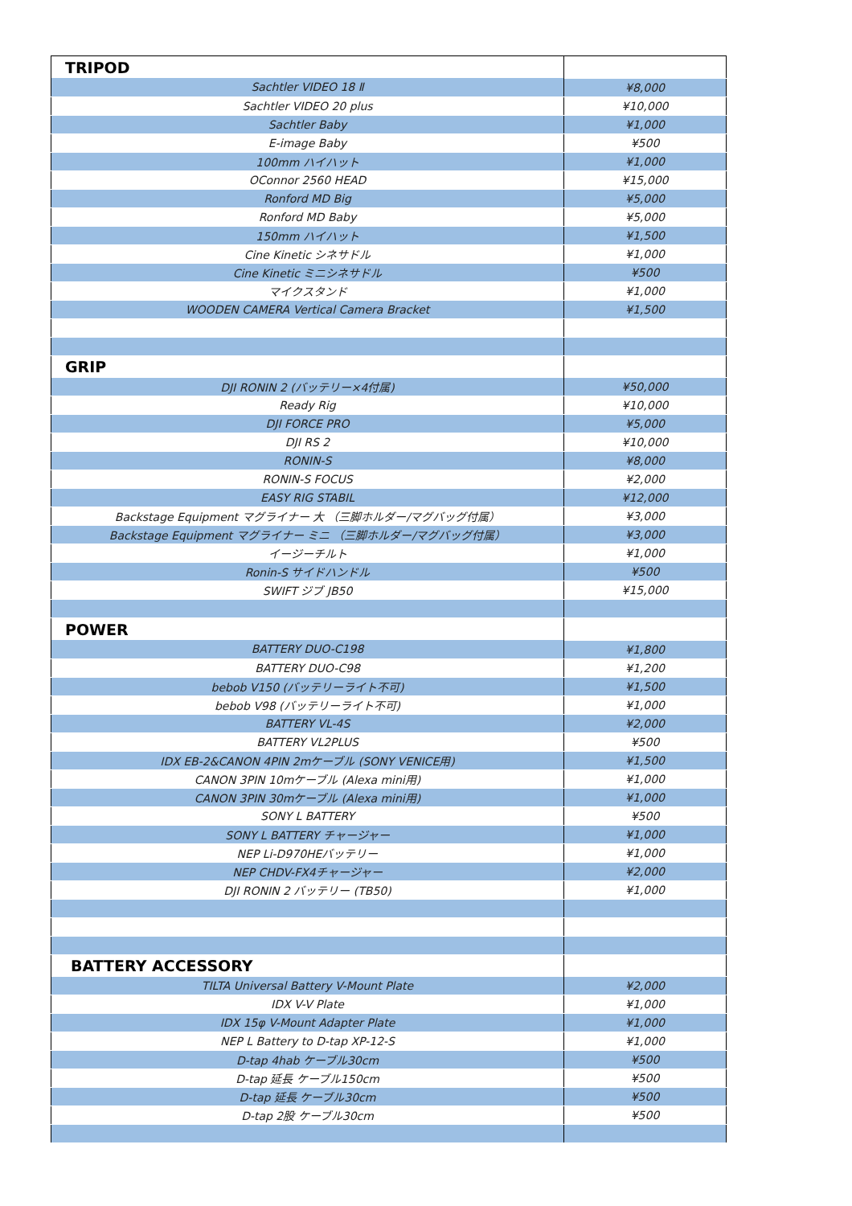| TRIPOD | |
| Sachtler VIDEO 18 Ⅱ | ¥8,000 |
| Sachtler VIDEO 20 plus | ¥10,000 |
| Sachtler Baby | ¥1,000 |
| E-image Baby | ¥500 |
| 100mm ハイハット | ¥1,000 |
| OConnor 2560 HEAD | ¥15,000 |
| Ronford MD Big | ¥5,000 |
| Ronford MD Baby | ¥5,000 |
| 150mm ハイハット | ¥1,500 |
| Cine Kinetic シネサドル | ¥1,000 |
| Cine Kinetic ミニシネサドル | ¥500 |
| マイクスタンド | ¥1,000 |
| WOODEN CAMERA Vertical Camera Bracket | ¥1,500 |
| GRIP | |
| DJI RONIN 2 (バッテリー×4付属) | ¥50,000 |
| Ready Rig | ¥10,000 |
| DJI FORCE PRO | ¥5,000 |
| DJI RS 2 | ¥10,000 |
| RONIN-S | ¥8,000 |
| RONIN-S FOCUS | ¥2,000 |
| EASY RIG STABIL | ¥12,000 |
| Backstage Equipment マグライナー 大 （三脚ホルダー/マグバッグ付属） | ¥3,000 |
| Backstage Equipment マグライナー ミニ （三脚ホルダー/マグバッグ付属） | ¥3,000 |
| イージーチルト | ¥1,000 |
| Ronin-S サイドハンドル | ¥500 |
| SWIFT ジブ JB50 | ¥15,000 |
| POWER | |
| BATTERY DUO-C198 | ¥1,800 |
| BATTERY DUO-C98 | ¥1,200 |
| bebob V150 (バッテリーライト不可) | ¥1,500 |
| bebob V98 (バッテリーライト不可) | ¥1,000 |
| BATTERY VL-4S | ¥2,000 |
| BATTERY VL2PLUS | ¥500 |
| IDX EB-2&CANON 4PIN 2mケーブル (SONY VENICE用) | ¥1,500 |
| CANON 3PIN 10mケーブル (Alexa mini用) | ¥1,000 |
| CANON 3PIN 30mケーブル (Alexa mini用) | ¥1,000 |
| SONY L BATTERY | ¥500 |
| SONY L BATTERY チャージャー | ¥1,000 |
| NEP Li-D970HEバッテリー | ¥1,000 |
| NEP CHDV-FX4チャージャー | ¥2,000 |
| DJI RONIN 2 バッテリー (TB50) | ¥1,000 |
| BATTERY ACCESSORY | |
| TILTA Universal Battery V-Mount Plate | ¥2,000 |
| IDX V-V Plate | ¥1,000 |
| IDX 15φ V-Mount Adapter Plate | ¥1,000 |
| NEP L Battery to D-tap XP-12-S | ¥1,000 |
| D-tap 4hab ケーブル30cm | ¥500 |
| D-tap 延長 ケーブル150cm | ¥500 |
| D-tap 延長 ケーブル30cm | ¥500 |
| D-tap 2股 ケーブル30cm | ¥500 |